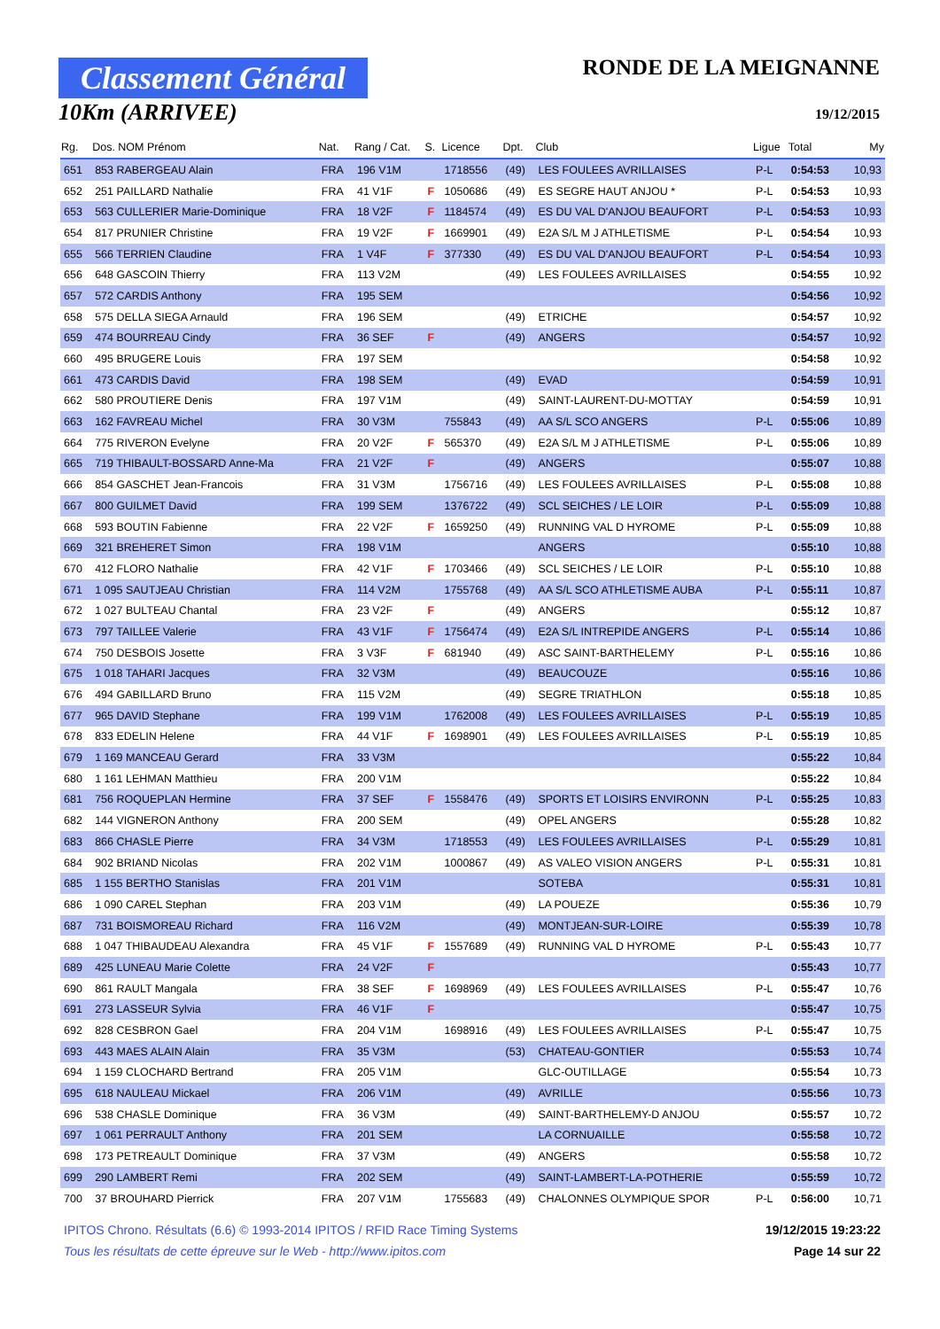Classement Général
10Km (ARRIVEE)
RONDE DE LA MEIGNANNE
19/12/2015
| Rg. | Dos. NOM Prénom | Nat. | Rang / Cat. | S. | Licence | Dpt. | Club | Ligue | Total | My |
| --- | --- | --- | --- | --- | --- | --- | --- | --- | --- | --- |
| 651 | 853 RABERGEAU Alain | FRA | 196 V1M | | 1718556 | (49) | LES FOULEES AVRILLAISES | P-L | 0:54:53 | 10,93 |
| 652 | 251 PAILLARD Nathalie | FRA | 41 V1F | F | 1050686 | (49) | ES SEGRE HAUT ANJOU * | P-L | 0:54:53 | 10,93 |
| 653 | 563 CULLERIER Marie-Dominique | FRA | 18 V2F | F | 1184574 | (49) | ES DU VAL D'ANJOU BEAUFORT | P-L | 0:54:53 | 10,93 |
| 654 | 817 PRUNIER Christine | FRA | 19 V2F | F | 1669901 | (49) | E2A S/L M J ATHLETISME | P-L | 0:54:54 | 10,93 |
| 655 | 566 TERRIEN Claudine | FRA | 1 V4F | F | 377330 | (49) | ES DU VAL D'ANJOU BEAUFORT | P-L | 0:54:54 | 10,93 |
| 656 | 648 GASCOIN Thierry | FRA | 113 V2M | | | (49) | LES FOULEES AVRILLAISES | | 0:54:55 | 10,92 |
| 657 | 572 CARDIS Anthony | FRA | 195 SEM | | | | | | 0:54:56 | 10,92 |
| 658 | 575 DELLA SIEGA Arnauld | FRA | 196 SEM | | | (49) | ETRICHE | | 0:54:57 | 10,92 |
| 659 | 474 BOURREAU Cindy | FRA | 36 SEF | F | | (49) | ANGERS | | 0:54:57 | 10,92 |
| 660 | 495 BRUGERE Louis | FRA | 197 SEM | | | | | | 0:54:58 | 10,92 |
| 661 | 473 CARDIS David | FRA | 198 SEM | | | (49) | EVAD | | 0:54:59 | 10,91 |
| 662 | 580 PROUTIERE Denis | FRA | 197 V1M | | | (49) | SAINT-LAURENT-DU-MOTTAY | | 0:54:59 | 10,91 |
| 663 | 162 FAVREAU Michel | FRA | 30 V3M | | 755843 | (49) | AA S/L SCO ANGERS | P-L | 0:55:06 | 10,89 |
| 664 | 775 RIVERON Evelyne | FRA | 20 V2F | F | 565370 | (49) | E2A S/L M J ATHLETISME | P-L | 0:55:06 | 10,89 |
| 665 | 719 THIBAULT-BOSSARD Anne-Ma | FRA | 21 V2F | F | | (49) | ANGERS | | 0:55:07 | 10,88 |
| 666 | 854 GASCHET Jean-Francois | FRA | 31 V3M | | 1756716 | (49) | LES FOULEES AVRILLAISES | P-L | 0:55:08 | 10,88 |
| 667 | 800 GUILMET David | FRA | 199 SEM | | 1376722 | (49) | SCL SEICHES / LE LOIR | P-L | 0:55:09 | 10,88 |
| 668 | 593 BOUTIN Fabienne | FRA | 22 V2F | F | 1659250 | (49) | RUNNING VAL D HYROME | P-L | 0:55:09 | 10,88 |
| 669 | 321 BREHERET Simon | FRA | 198 V1M | | | | ANGERS | | 0:55:10 | 10,88 |
| 670 | 412 FLORO Nathalie | FRA | 42 V1F | F | 1703466 | (49) | SCL SEICHES / LE LOIR | P-L | 0:55:10 | 10,88 |
| 671 | 1 095 SAUTJEAU Christian | FRA | 114 V2M | | 1755768 | (49) | AA S/L SCO ATHLETISME AUBA | P-L | 0:55:11 | 10,87 |
| 672 | 1 027 BULTEAU Chantal | FRA | 23 V2F | F | | (49) | ANGERS | | 0:55:12 | 10,87 |
| 673 | 797 TAILLEE Valerie | FRA | 43 V1F | F | 1756474 | (49) | E2A S/L INTREPIDE ANGERS | P-L | 0:55:14 | 10,86 |
| 674 | 750 DESBOIS Josette | FRA | 3 V3F | F | 681940 | (49) | ASC SAINT-BARTHELEMY | P-L | 0:55:16 | 10,86 |
| 675 | 1 018 TAHARI Jacques | FRA | 32 V3M | | | (49) | BEAUCOUZE | | 0:55:16 | 10,86 |
| 676 | 494 GABILLARD Bruno | FRA | 115 V2M | | | (49) | SEGRE TRIATHLON | | 0:55:18 | 10,85 |
| 677 | 965 DAVID Stephane | FRA | 199 V1M | | 1762008 | (49) | LES FOULEES AVRILLAISES | P-L | 0:55:19 | 10,85 |
| 678 | 833 EDELIN Helene | FRA | 44 V1F | F | 1698901 | (49) | LES FOULEES AVRILLAISES | P-L | 0:55:19 | 10,85 |
| 679 | 1 169 MANCEAU Gerard | FRA | 33 V3M | | | | | | 0:55:22 | 10,84 |
| 680 | 1 161 LEHMAN Matthieu | FRA | 200 V1M | | | | | | 0:55:22 | 10,84 |
| 681 | 756 ROQUEPLAN Hermine | FRA | 37 SEF | F | 1558476 | (49) | SPORTS ET LOISIRS ENVIRONN | P-L | 0:55:25 | 10,83 |
| 682 | 144 VIGNERON Anthony | FRA | 200 SEM | | | (49) | OPEL ANGERS | | 0:55:28 | 10,82 |
| 683 | 866 CHASLE Pierre | FRA | 34 V3M | | 1718553 | (49) | LES FOULEES AVRILLAISES | P-L | 0:55:29 | 10,81 |
| 684 | 902 BRIAND Nicolas | FRA | 202 V1M | | 1000867 | (49) | AS VALEO VISION ANGERS | P-L | 0:55:31 | 10,81 |
| 685 | 1 155 BERTHO Stanislas | FRA | 201 V1M | | | | SOTEBA | | 0:55:31 | 10,81 |
| 686 | 1 090 CAREL Stephan | FRA | 203 V1M | | | (49) | LA POUEZE | | 0:55:36 | 10,79 |
| 687 | 731 BOISMOREAU Richard | FRA | 116 V2M | | | (49) | MONTJEAN-SUR-LOIRE | | 0:55:39 | 10,78 |
| 688 | 1 047 THIBAUDEAU Alexandra | FRA | 45 V1F | F | 1557689 | (49) | RUNNING VAL D HYROME | P-L | 0:55:43 | 10,77 |
| 689 | 425 LUNEAU Marie Colette | FRA | 24 V2F | F | | | | | 0:55:43 | 10,77 |
| 690 | 861 RAULT Mangala | FRA | 38 SEF | F | 1698969 | (49) | LES FOULEES AVRILLAISES | P-L | 0:55:47 | 10,76 |
| 691 | 273 LASSEUR Sylvia | FRA | 46 V1F | F | | | | | 0:55:47 | 10,75 |
| 692 | 828 CESBRON Gael | FRA | 204 V1M | | 1698916 | (49) | LES FOULEES AVRILLAISES | P-L | 0:55:47 | 10,75 |
| 693 | 443 MAES ALAIN Alain | FRA | 35 V3M | | | (53) | CHATEAU-GONTIER | | 0:55:53 | 10,74 |
| 694 | 1 159 CLOCHARD Bertrand | FRA | 205 V1M | | | | GLC-OUTILLAGE | | 0:55:54 | 10,73 |
| 695 | 618 NAULEAU Mickael | FRA | 206 V1M | | | (49) | AVRILLE | | 0:55:56 | 10,73 |
| 696 | 538 CHASLE Dominique | FRA | 36 V3M | | | (49) | SAINT-BARTHELEMY-D ANJOU | | 0:55:57 | 10,72 |
| 697 | 1 061 PERRAULT Anthony | FRA | 201 SEM | | | | LA CORNUAILLE | | 0:55:58 | 10,72 |
| 698 | 173 PETREAULT Dominique | FRA | 37 V3M | | | (49) | ANGERS | | 0:55:58 | 10,72 |
| 699 | 290 LAMBERT Remi | FRA | 202 SEM | | | (49) | SAINT-LAMBERT-LA-POTHERIE | | 0:55:59 | 10,72 |
| 700 | 37 BROUHARD Pierrick | FRA | 207 V1M | | 1755683 | (49) | CHALONNES OLYMPIQUE SPOR | P-L | 0:56:00 | 10,71 |
IPITOS Chrono. Résultats (6.6) © 1993-2014 IPITOS / RFID Race Timing Systems 19/12/2015 19:23:22
Tous les résultats de cette épreuve sur le Web - http://www.ipitos.com Page 14 sur 22